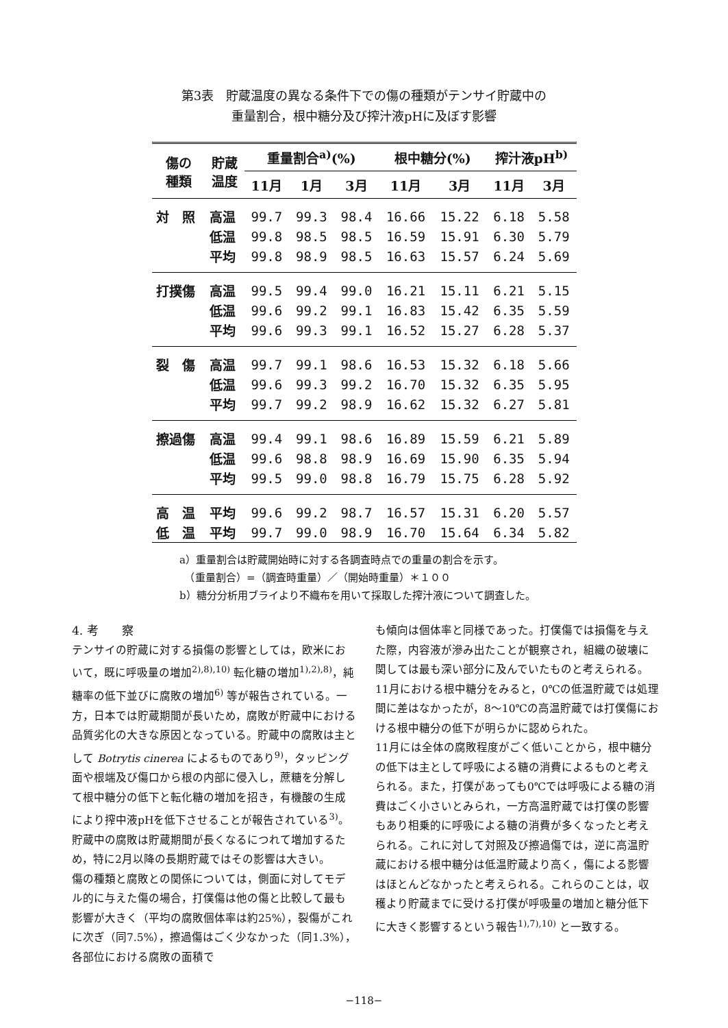第3表　貯蔵温度の異なる条件下での傷の種類がテンサイ貯蔵中の
重量割合，根中糖分及び搾汁液pHに及ぼす影響
| 傷の 種類 | 貯蔵 温度 | 重量割合<sup>a)</sup>(%) | | | 根中糖分(%) | | 搾汁液pH<sup>b)</sup> | |
| --- | --- | --- | --- | --- | --- | --- | --- | --- |
| | | 11月 | 1月 | 3月 | 11月 | 3月 | 11月 | 3月 |
| 対 照 | 高温 | 99.7 | 99.3 | 98.4 | 16.66 | 15.22 | 6.18 | 5.58 |
| | 低温 | 99.8 | 98.5 | 98.5 | 16.59 | 15.91 | 6.30 | 5.79 |
| | 平均 | 99.8 | 98.9 | 98.5 | 16.63 | 15.57 | 6.24 | 5.69 |
| 打撲傷 | 高温 | 99.5 | 99.4 | 99.0 | 16.21 | 15.11 | 6.21 | 5.15 |
| | 低温 | 99.6 | 99.2 | 99.1 | 16.83 | 15.42 | 6.35 | 5.59 |
| | 平均 | 99.6 | 99.3 | 99.1 | 16.52 | 15.27 | 6.28 | 5.37 |
| 裂 傷 | 高温 | 99.7 | 99.1 | 98.6 | 16.53 | 15.32 | 6.18 | 5.66 |
| | 低温 | 99.6 | 99.3 | 99.2 | 16.70 | 15.32 | 6.35 | 5.95 |
| | 平均 | 99.7 | 99.2 | 98.9 | 16.62 | 15.32 | 6.27 | 5.81 |
| 擦過傷 | 高温 | 99.4 | 99.1 | 98.6 | 16.89 | 15.59 | 6.21 | 5.89 |
| | 低温 | 99.6 | 98.8 | 98.9 | 16.69 | 15.90 | 6.35 | 5.94 |
| | 平均 | 99.5 | 99.0 | 98.8 | 16.79 | 15.75 | 6.28 | 5.92 |
| 高 温 | 平均 | 99.6 | 99.2 | 98.7 | 16.57 | 15.31 | 6.20 | 5.57 |
| 低 温 | 平均 | 99.7 | 99.0 | 98.9 | 16.70 | 15.64 | 6.34 | 5.82 |
a）重量割合は貯蔵開始時に対する各調査時点での重量の割合を示す。
　（重量割合）=（調査時重量）／（開始時重量）＊１００
b）糖分分析用ブライより不織布を用いて採取した搾汁液について調査した。
4. 考　　察
テンサイの貯蔵に対する損傷の影響としては，欧米において，既に呼吸量の増加<sup>2),8),10)</sup> 転化糖の増加<sup>1),2),8)</sup>，純糖率の低下並びに腐敗の増加<sup>6)</sup> 等が報告されている。一方，日本では貯蔵期間が長いため，腐敗が貯蔵中における品質劣化の大きな原因となっている。貯蔵中の腐敗は主として Botrytis cinerea によるものであり<sup>9)</sup>，タッピング面や根端及び傷口から根の内部に侵入し，蔗糖を分解して根中糖分の低下と転化糖の増加を招き，有機酸の生成により搾中液pHを低下させることが報告されている<sup>3)</sup>。貯蔵中の腐敗は貯蔵期間が長くなるにつれて増加するため，特に2月以降の長期貯蔵ではその影響は大きい。
傷の種類と腐敗との関係については，側面に対してモデル的に与えた傷の場合，打僕傷は他の傷と比較して最も影響が大きく（平均の腐敗個体率は約25%），裂傷がこれに次ぎ（同7.5%），擦過傷はごく少なかった（同1.3%），各部位における腐敗の面積で
も傾向は個体率と同様であった。打僕傷では損傷を与えた際，内容液が滲み出たことが観察され，組織の破壊に関しては最も深い部分に及んでいたものと考えられる。
11月における根中糖分をみると，0℃の低温貯蔵では処理間に差はなかったが，8〜10℃の高温貯蔵では打僕傷における根中糖分の低下が明らかに認められた。
11月には全体の腐敗程度がごく低いことから，根中糖分の低下は主として呼吸による糖の消費によるものと考えられる。また，打僕があっても0℃では呼吸による糖の消費はごく小さいとみられ，一方高温貯蔵では打僕の影響もあり相乗的に呼吸による糖の消費が多くなったと考えられる。これに対して対照及び擦過傷では，逆に高温貯蔵における根中糖分は低温貯蔵より高く，傷による影響はほとんどなかったと考えられる。これらのことは，収穫より貯蔵までに受ける打僕が呼吸量の増加と糖分低下に大きく影響するという報告<sup>1),7),10)</sup> と一致する。
−118−